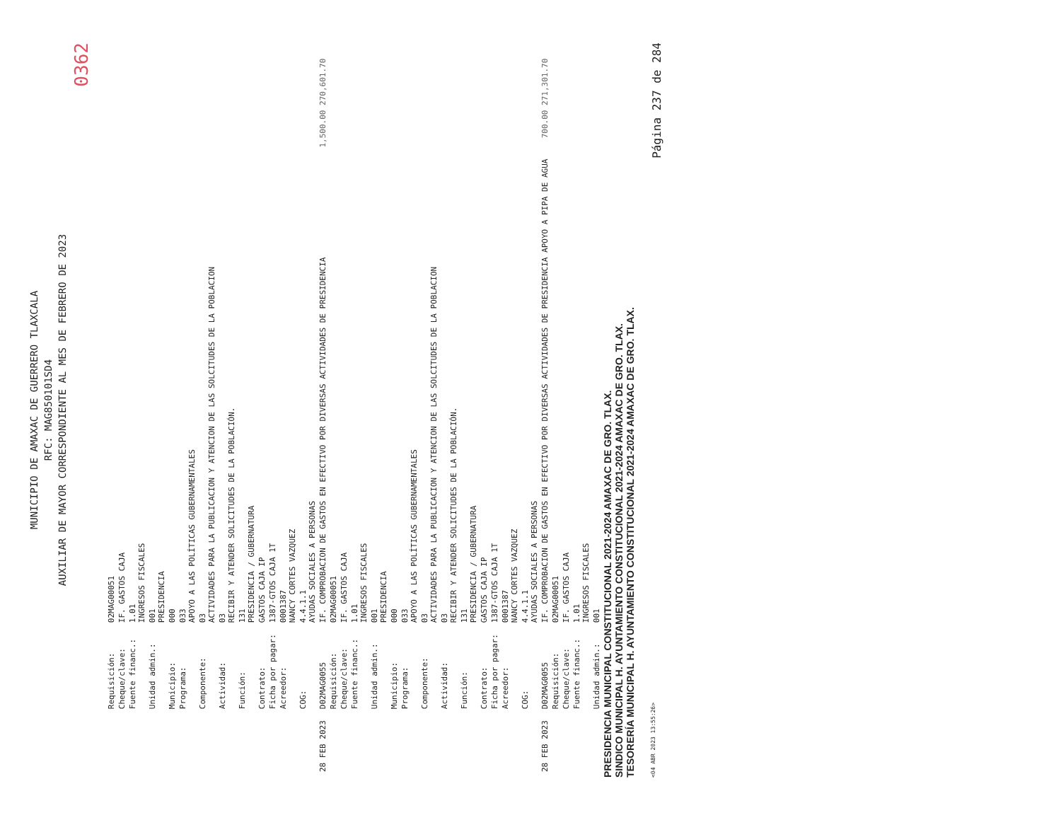MUNICIPIO DE AMAXAC DE GUERRERO TLAXCALA
RFC: MAG850101SD4
AUXILIAR DE MAYOR CORRESPONDIENTE AL MES DE FEBRERO DE 2023
0362
| | Requisición: | 02MAG00051 | |
| | Cheque/clave: | IF. GASTOS CAJA | |
| | Fuente financ.: | 1.01 INGRESOS FISCALES | |
| | Unidad admin.: | 001 PRESIDENCIA | |
| | Municipio: | 000 | |
| | Programa: | 033 APOYO A LAS POLÍTICAS GUBERNAMENTALES | |
| | Componente: | 03 ACTIVIDADES PARA LA PUBLICACION Y ATENCION DE LAS SOLCITUDES DE LA POBLACION | |
| | Actividad: | 03 RECIBIR Y ATENDER SOLICITUDES DE LA POBLACIÓN. | |
| | Función: | 131 PRESIDENCIA / GUBERNATURA | |
| | Contrato: | GASTOS CAJA IP | |
| | Ficha por pagar: | 1387-GTOS CAJA 1T | |
| | Acreedor: | 0001387 NANCY CORTES VAZQUEZ | |
| | COG: | 4.4.1.1 AYUDAS SOCIALES A PERSONAS | |
| 28 FEB 2023 | D02MAG0055 | IF. COMPROBACION DE GASTOS EN EFECTIVO POR DIVERSAS ACTIVIDADES DE PRESIDENCIA | 1,500.00 270,601.70 |
| | Requisición: | 02MAG00051 | |
| | Cheque/clave: | IF. GASTOS CAJA | |
| | Fuente financ.: | 1.01 INGRESOS FISCALES | |
| | Unidad admin.: | 001 PRESIDENCIA | |
| | Municipio: | 000 | |
| | Programa: | 033 APOYO A LAS POLÍTICAS GUBERNAMENTALES | |
| | Componente: | 03 ACTIVIDADES PARA LA PUBLICACION Y ATENCION DE LAS SOLCITUDES DE LA POBLACION | |
| | Actividad: | 03 RECIBIR Y ATENDER SOLICITUDES DE LA POBLACIÓN. | |
| | Función: | 131 PRESIDENCIA / GUBERNATURA | |
| | Contrato: | GASTOS CAJA IP | |
| | Ficha por pagar: | 1387-GTOS CAJA 1T | |
| | Acreedor: | 0001387 NANCY CORTES VAZQUEZ | |
| | COG: | 4.4.1.1 AYUDAS SOCIALES A PERSONAS | |
| 28 FEB 2023 | D02MAG0055 | IF. COMPROBACION DE GASTOS EN EFECTIVO POR DIVERSAS ACTIVIDADES DE PRESIDENCIA APOYO A PIPA DE AGUA | 700.00 271,301.70 |
| | Requisición: | 02MAG00051 | |
| | Cheque/clave: | IF. GASTOS CAJA | |
| | Fuente financ.: | 1.01 INGRESOS FISCALES | |
| | Unidad admin.: | 001 | |
PRESIDENCIA MUNICIPAL CONSTITUCIONAL 2021-2024 AMAXAC DE GRO. TLAX.
SINDICO MUNICIPAL H. AYUNTAMIENTO CONSTITUCIONAL 2021-2024 AMAXAC DE GRO. TLAX.
TESORERÍA MUNICIPAL H. AYUNTAMIENTO CONSTITUCIONAL 2021-2024 AMAXAC DE GRO. TLAX.
<04 ABR 2023 13:55:26> Página 237 de 284